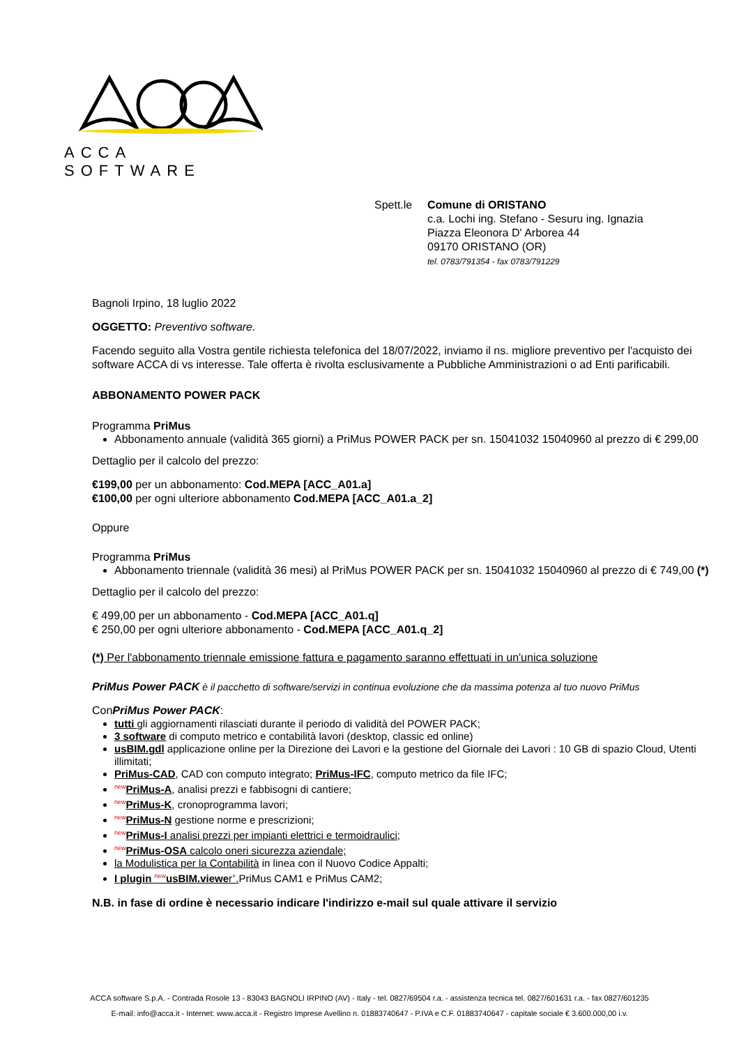ACCA SOFTWARE
Spett.le
Comune di ORISTANO
c.a. Lochi ing. Stefano - Sesuru ing. Ignazia
Piazza Eleonora D' Arborea 44
09170 ORISTANO (OR)
tel. 0783/791354 - fax 0783/791229
Bagnoli Irpino, 18 luglio 2022
OGGETTO: Preventivo software.
Facendo seguito alla Vostra gentile richiesta telefonica del 18/07/2022, inviamo il ns. migliore preventivo per l'acquisto dei software ACCA di vs interesse. Tale offerta è rivolta esclusivamente a Pubbliche Amministrazioni o ad Enti parificabili.
ABBONAMENTO POWER PACK
Programma PriMus
Abbonamento annuale (validità 365 giorni) a PriMus POWER PACK per sn. 15041032 15040960 al prezzo di € 299,00
Dettaglio per il calcolo del prezzo:
€199,00 per un abbonamento: Cod.MEPA [ACC_A01.a]
€100,00 per ogni ulteriore abbonamento Cod.MEPA [ACC_A01.a_2]
Oppure
Programma PriMus
Abbonamento triennale (validità 36 mesi) al PriMus POWER PACK per sn. 15041032 15040960 al prezzo di € 749,00 (*)
Dettaglio per il calcolo del prezzo:
€ 499,00 per un abbonamento - Cod.MEPA [ACC_A01.q]
€ 250,00 per ogni ulteriore abbonamento - Cod.MEPA [ACC_A01.q_2]
(*) Per l'abbonamento triennale emissione fattura e pagamento saranno effettuati in un'unica soluzione
PriMus Power PACK è il pacchetto di software/servizi in continua evoluzione che da massima potenza al tuo nuovo PriMus
ConPriMus Power PACK:
tutti gli aggiornamenti rilasciati durante il periodo di validità del POWER PACK;
3 software di computo metrico e contabilità lavori (desktop, classic ed online)
usBIM.gdl applicazione online per la Direzione dei Lavori e la gestione del Giornale dei Lavori : 10 GB di spazio Cloud, Utenti illimitati;
PriMus-CAD, CAD con computo integrato; PriMus-IFC, computo metrico da file IFC;
<sup>new</sup>PriMus-A, analisi prezzi e fabbisogni di cantiere;
<sup>new</sup>PriMus-K, cronoprogramma lavori;
<sup>new</sup>PriMus-N gestione norme e prescrizioni;
<sup>new</sup>PriMus-I analisi prezzi per impianti elettrici e termoidraulici;
<sup>new</sup>PriMus-OSA calcolo oneri sicurezza aziendale;
la Modulistica per la Contabilità in linea con il Nuovo Codice Appalti;
I plugin <sup>new</sup>usBIM.viewer<sup>+</sup>. PriMus CAM1 e PriMus CAM2;
N.B. in fase di ordine è necessario indicare l'indirizzo e-mail sul quale attivare il servizio
ACCA software S.p.A. - Contrada Rosole 13 - 83043 BAGNOLI IRPINO (AV) - Italy - tel. 0827/69504 r.a. - assistenza tecnica tel. 0827/601631 r.a. - fax 0827/601235
E-mail: info@acca.it - Internet: www.acca.it - Registro Imprese Avellino n. 01883740647 - P.IVA e C.F. 01883740647 - capitale sociale € 3.600.000,00 i.v.